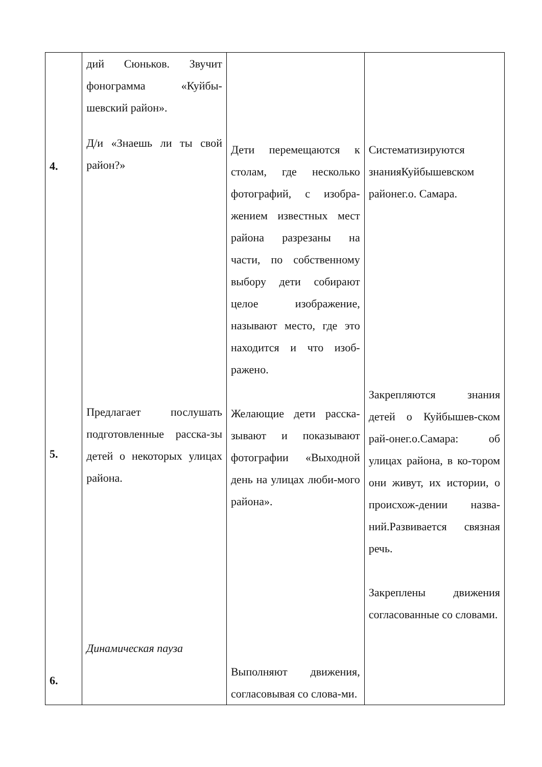| 4. 5. 6. | дий Сюньков. Звучит фонограмма «Куйбы-шевский район». Д/и «Знаешь ли ты свой район?» Предлагает послушать подготовленные расска-зы детей о некоторых улицах района. Динамическая пауза | Дети перемещаются к столам, где несколько фотографий, с изобра-жением известных мест района разрезаны на части, по собственному выбору дети собирают целое изображение, называют место, где это находится и что изоб-ражено. Желающие дети расска-зывают и показывают фотографии «Выходной день на улицах люби-мого района». Выполняют движения, согласовывая со слова-ми. | Систематизируются знанияКуйбышевском районег.о. Самара. Закрепляются знания детей о Куйбышев-ском рай-онег.о.Самара: об улицах района, в ко-тором они живут, их истории, о происхож-дении назва-ний.Развивается связная речь. Закреплены движения согласованные со словами. |